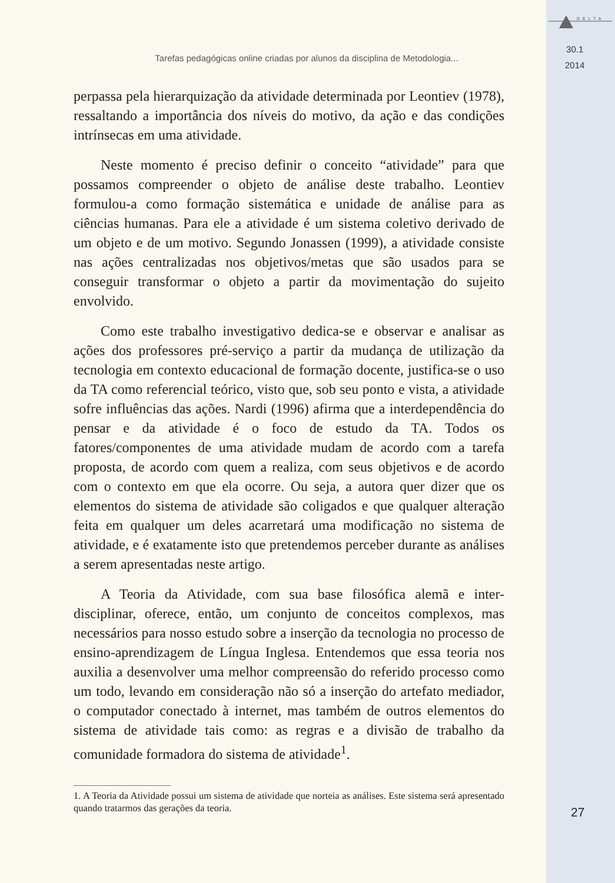DELTA
30.1
2014
Tarefas pedagógicas online criadas por alunos da disciplina de Metodologia...
perpassa pela hierarquização da atividade determinada por Leontiev (1978), ressaltando a importância dos níveis do motivo, da ação e das condições intrínsecas em uma atividade.
Neste momento é preciso definir o conceito “atividade” para que possamos compreender o objeto de análise deste trabalho. Leontiev formulou-a como formação sistemática e unidade de análise para as ciências humanas. Para ele a atividade é um sistema coletivo derivado de um objeto e de um motivo. Segundo Jonassen (1999), a atividade consiste nas ações centralizadas nos objetivos/metas que são usados para se conseguir transformar o objeto a partir da movimentação do sujeito envolvido.
Como este trabalho investigativo dedica-se e observar e analisar as ações dos professores pré-serviço a partir da mudança de utilização da tecnologia em contexto educacional de formação docente, justifica-se o uso da TA como referencial teórico, visto que, sob seu ponto e vista, a atividade sofre influências das ações. Nardi (1996) afirma que a interdependência do pensar e da atividade é o foco de estudo da TA. Todos os fatores/componentes de uma atividade mudam de acordo com a tarefa proposta, de acordo com quem a realiza, com seus objetivos e de acordo com o contexto em que ela ocorre. Ou seja, a autora quer dizer que os elementos do sistema de atividade são coligados e que qualquer alteração feita em qualquer um deles acarretará uma modificação no sistema de atividade, e é exatamente isto que pretendemos perceber durante as análises a serem apresentadas neste artigo.
A Teoria da Atividade, com sua base filosófica alemã e inter-disciplinar, oferece, então, um conjunto de conceitos complexos, mas necessários para nosso estudo sobre a inserção da tecnologia no processo de ensino-aprendizagem de Língua Inglesa. Entendemos que essa teoria nos auxilia a desenvolver uma melhor compreensão do referido processo como um todo, levando em consideração não só a inserção do artefato mediador, o computador conectado à internet, mas também de outros elementos do sistema de atividade tais como: as regras e a divisão de trabalho da comunidade formadora do sistema de atividade<sup>1</sup>.
1. A Teoria da Atividade possui um sistema de atividade que norteia as análises. Este sistema será apresentado quando tratarmos das gerações da teoria.
27